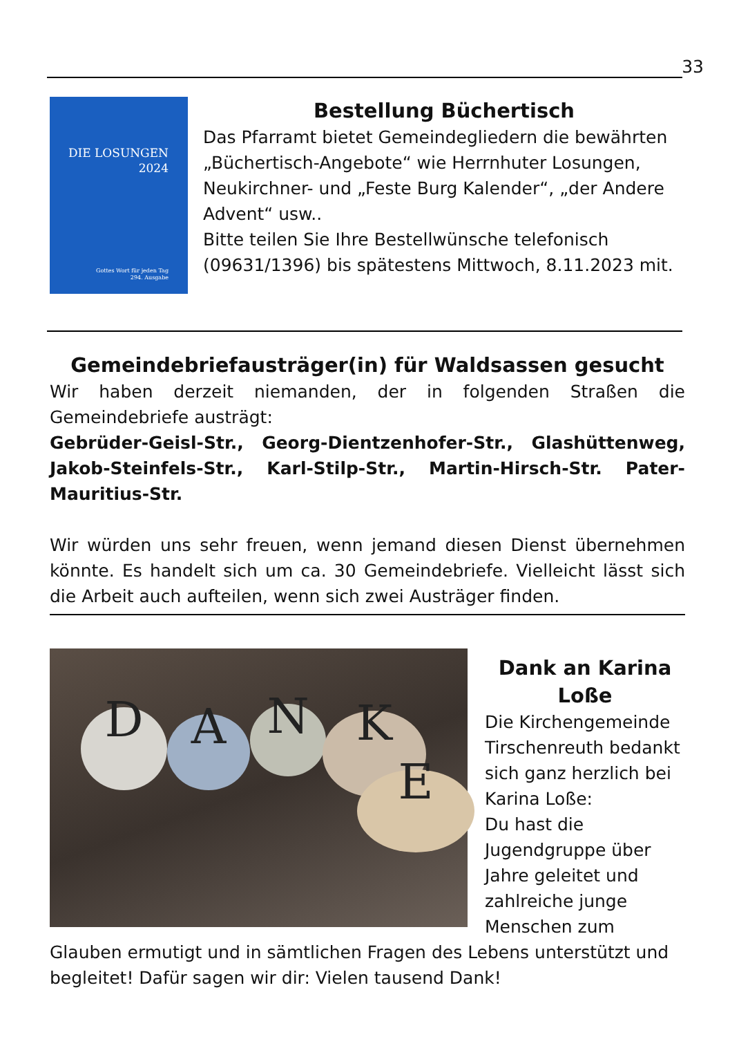33
DIE LOSUNGEN
2024
Gottes Wort für jeden Tag
294. Ausgabe
Bestellung Büchertisch
Das Pfarramt bietet Gemeindegliedern die bewährten „Büchertisch-Angebote“ wie Herrnhuter Losungen, Neukirchner- und „Feste Burg Kalender“, „der Andere Advent“ usw..
Bitte teilen Sie Ihre Bestellwünsche telefonisch (09631/1396) bis spätestens Mittwoch, 8.11.2023 mit.
Gemeindebriefausträger(in) für Waldsassen gesucht
Wir haben derzeit niemanden, der in folgenden Straßen die Gemeindebriefe austrägt:
Gebrüder-Geisl-Str., Georg-Dientzenhofer-Str., Glashüttenweg, Jakob-Steinfels-Str., Karl-Stilp-Str., Martin-Hirsch-Str. Pater-Mauritius-Str.
Wir würden uns sehr freuen, wenn jemand diesen Dienst übernehmen könnte. Es handelt sich um ca. 30 Gemeindebriefe. Vielleicht lässt sich die Arbeit auch aufteilen, wenn sich zwei Austräger finden.
D A N K
E
Dank an Karina
Loße
Die Kirchengemeinde Tirschenreuth bedankt sich ganz herzlich bei Karina Loße:
Du hast die Jugendgruppe über Jahre geleitet und zahlreiche junge Menschen zum Glauben ermutigt und in sämtlichen Fragen des Lebens unterstützt und begleitet! Dafür sagen wir dir: Vielen tausend Dank!